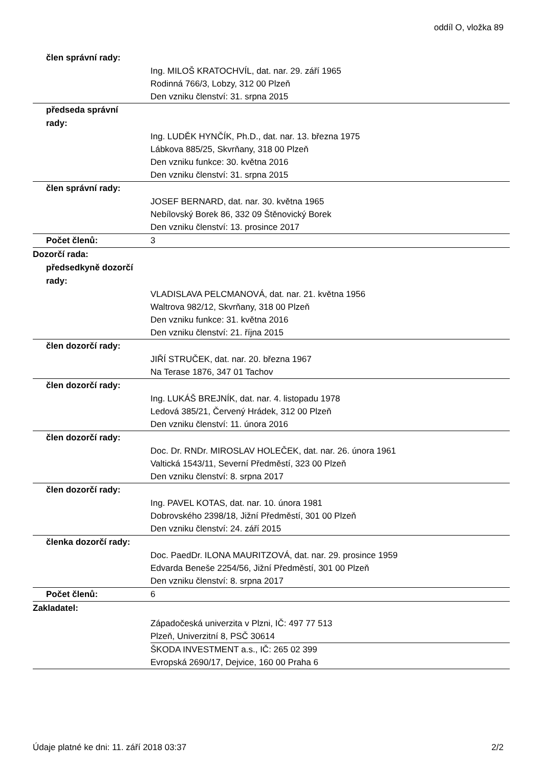oddíl O, vložka 89
člen správní rady:
Ing. MILOŠ KRATOCHVÍL, dat. nar. 29. září 1965
Rodinná 766/3, Lobzy, 312 00 Plzeň
Den vzniku členství: 31. srpna 2015
předseda správní
rady:
Ing. LUDĚK HYNČÍK, Ph.D., dat. nar. 13. března 1975
Lábkova 885/25, Skvrňany, 318 00 Plzeň
Den vzniku funkce: 30. května 2016
Den vzniku členství: 31. srpna 2015
člen správní rady:
JOSEF BERNARD, dat. nar. 30. května 1965
Nebílovský Borek 86, 332 09 Štěnovický Borek
Den vzniku členství: 13. prosince 2017
Počet členů:
3
Dozorčí rada:
předsedkyně dozorčí
rady:
VLADISLAVA PELCMANOVÁ, dat. nar. 21. května 1956
Waltrova 982/12, Skvrňany, 318 00 Plzeň
Den vzniku funkce: 31. května 2016
Den vzniku členství: 21. října 2015
člen dozorčí rady:
JIŘÍ STRUČEK, dat. nar. 20. března 1967
Na Terase 1876, 347 01 Tachov
člen dozorčí rady:
Ing. LUKÁŠ BREJNÍK, dat. nar. 4. listopadu 1978
Ledová 385/21, Červený Hrádek, 312 00 Plzeň
Den vzniku členství: 11. února 2016
člen dozorčí rady:
Doc. Dr. RNDr. MIROSLAV HOLEČEK, dat. nar. 26. února 1961
Valtická 1543/11, Severní Předměstí, 323 00 Plzeň
Den vzniku členství: 8. srpna 2017
člen dozorčí rady:
Ing. PAVEL KOTAS, dat. nar. 10. února 1981
Dobrovského 2398/18, Jižní Předměstí, 301 00 Plzeň
Den vzniku členství: 24. září 2015
členka dozorčí rady:
Doc. PaedDr. ILONA MAURITZOVÁ, dat. nar. 29. prosince 1959
Edvarda Beneše 2254/56, Jižní Předměstí, 301 00 Plzeň
Den vzniku členství: 8. srpna 2017
Počet členů:
6
Zakladatel:
Západočeská univerzita v Plzni, IČ: 497 77 513
Plzeň, Univerzitní 8, PSČ 30614
ŠKODA INVESTMENT a.s., IČ: 265 02 399
Evropská 2690/17, Dejvice, 160 00 Praha 6
Údaje platné ke dni: 11. září 2018 03:37 2/2